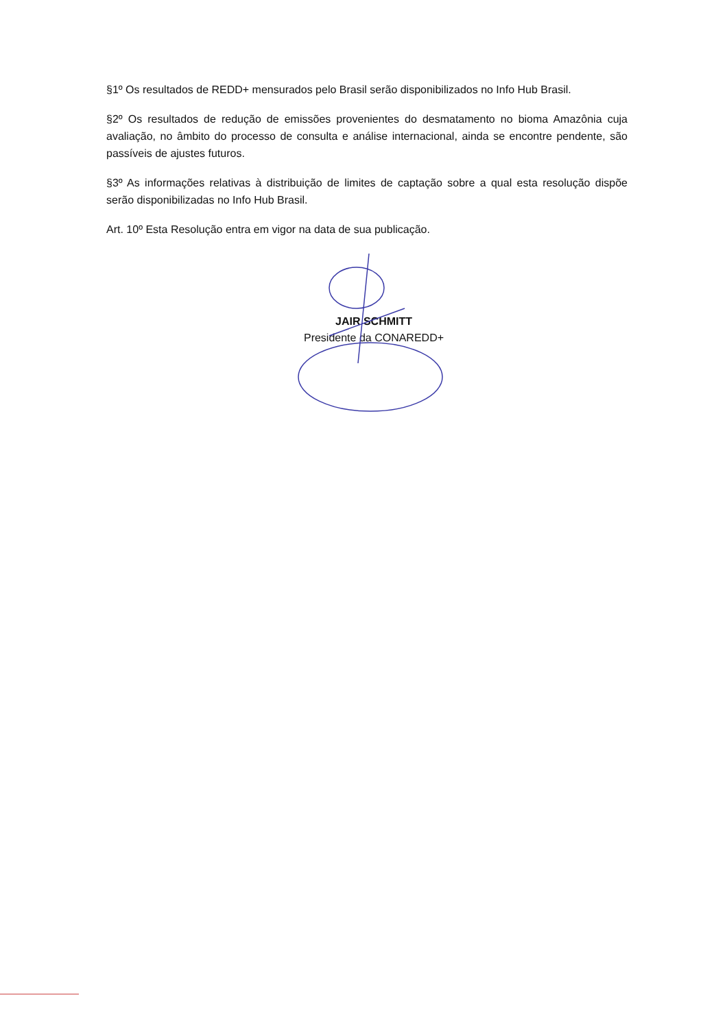§1º Os resultados de REDD+ mensurados pelo Brasil serão disponibilizados no Info Hub Brasil.
§2º Os resultados de redução de emissões provenientes do desmatamento no bioma Amazônia cuja avaliação, no âmbito do processo de consulta e análise internacional, ainda se encontre pendente, são passíveis de ajustes futuros.
§3º As informações relativas à distribuição de limites de captação sobre a qual esta resolução dispõe serão disponibilizadas no Info Hub Brasil.
Art. 10º Esta Resolução entra em vigor na data de sua publicação.
JAIR SCHMITT
Presidente da CONAREDD+